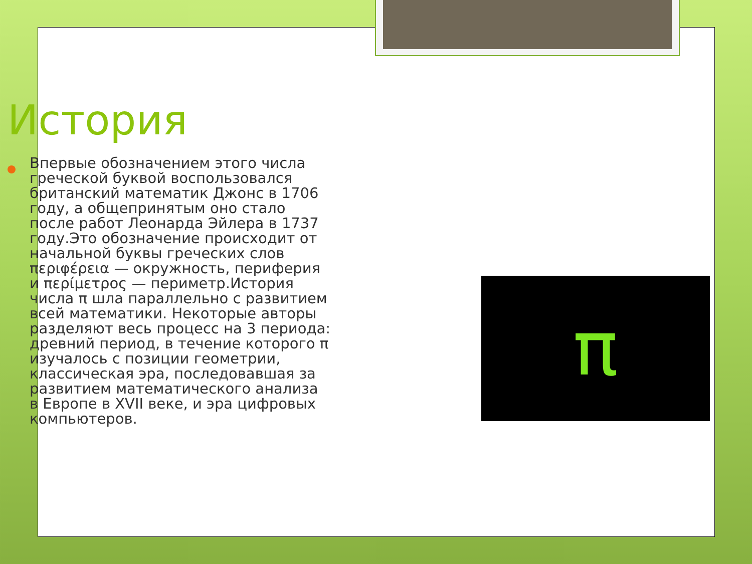π
История
Впервые обозначением этого числа греческой буквой воспользовался британский математик Джонс в 1706 году, а общепринятым оно стало после работ Леонарда Эйлера в 1737 году.Это обозначение происходит от начальной буквы греческих слов περιφέρεια — окружность, периферия и περίμετρος — периметр.История числа π шла параллельно с развитием всей математики. Некоторые авторы разделяют весь процесс на 3 периода: древний период, в течение которого π изучалось с позиции геометрии, классическая эра, последовавшая за развитием математического анализа в Европе в XVII веке, и эра цифровых компьютеров.